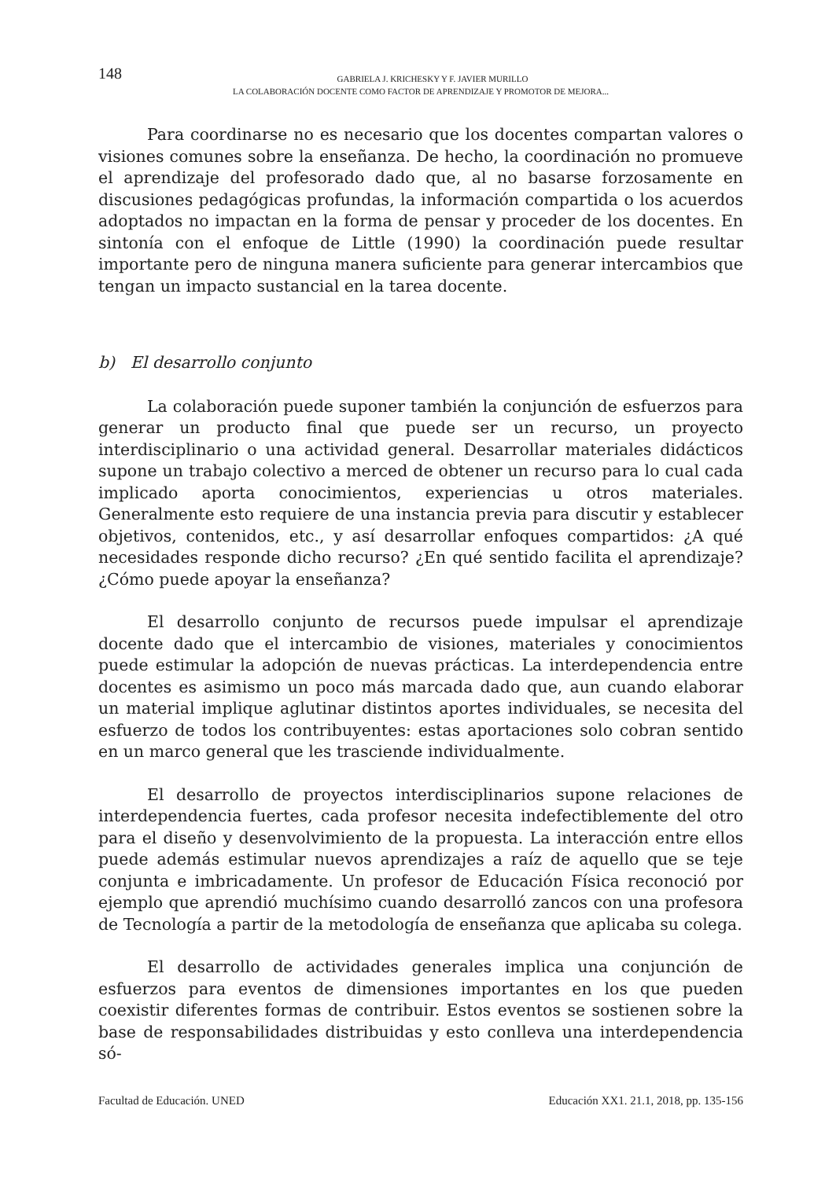148
GABRIELA J. KRICHESKY Y F. JAVIER MURILLO
LA COLABORACIÓN DOCENTE COMO FACTOR DE APRENDIZAJE Y PROMOTOR DE MEJORA...
Para coordinarse no es necesario que los docentes compartan valores o visiones comunes sobre la enseñanza. De hecho, la coordinación no promueve el aprendizaje del profesorado dado que, al no basarse forzosamente en discusiones pedagógicas profundas, la información compartida o los acuerdos adoptados no impactan en la forma de pensar y proceder de los docentes. En sintonía con el enfoque de Little (1990) la coordinación puede resultar importante pero de ninguna manera suficiente para generar intercambios que tengan un impacto sustancial en la tarea docente.
b) El desarrollo conjunto
La colaboración puede suponer también la conjunción de esfuerzos para generar un producto final que puede ser un recurso, un proyecto interdisciplinario o una actividad general. Desarrollar materiales didácticos supone un trabajo colectivo a merced de obtener un recurso para lo cual cada implicado aporta conocimientos, experiencias u otros materiales. Generalmente esto requiere de una instancia previa para discutir y establecer objetivos, contenidos, etc., y así desarrollar enfoques compartidos: ¿A qué necesidades responde dicho recurso? ¿En qué sentido facilita el aprendizaje? ¿Cómo puede apoyar la enseñanza?
El desarrollo conjunto de recursos puede impulsar el aprendizaje docente dado que el intercambio de visiones, materiales y conocimientos puede estimular la adopción de nuevas prácticas. La interdependencia entre docentes es asimismo un poco más marcada dado que, aun cuando elaborar un material implique aglutinar distintos aportes individuales, se necesita del esfuerzo de todos los contribuyentes: estas aportaciones solo cobran sentido en un marco general que les trasciende individualmente.
El desarrollo de proyectos interdisciplinarios supone relaciones de interdependencia fuertes, cada profesor necesita indefectiblemente del otro para el diseño y desenvolvimiento de la propuesta. La interacción entre ellos puede además estimular nuevos aprendizajes a raíz de aquello que se teje conjunta e imbricadamente. Un profesor de Educación Física reconoció por ejemplo que aprendió muchísimo cuando desarrolló zancos con una profesora de Tecnología a partir de la metodología de enseñanza que aplicaba su colega.
El desarrollo de actividades generales implica una conjunción de esfuerzos para eventos de dimensiones importantes en los que pueden coexistir diferentes formas de contribuir. Estos eventos se sostienen sobre la base de responsabilidades distribuidas y esto conlleva una interdependencia só-
Facultad de Educación. UNED Educación XX1. 21.1, 2018, pp. 135-156